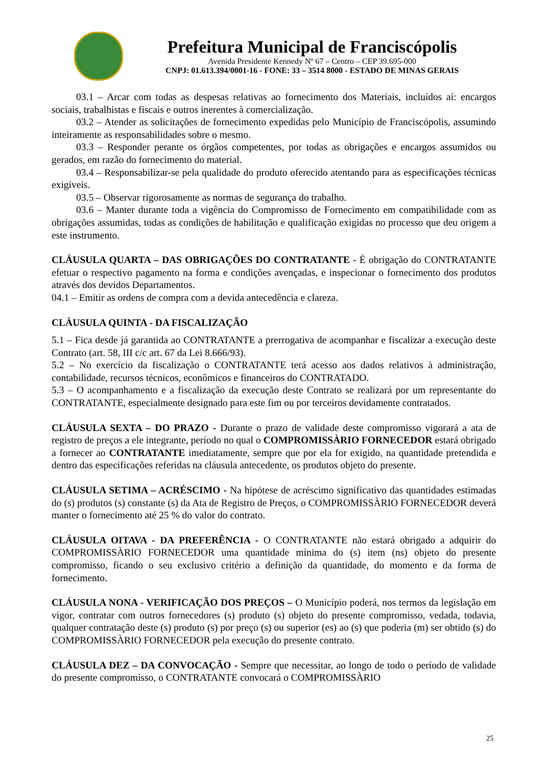Prefeitura Municipal de Franciscópolis
Avenida Presidente Kennedy Nº 67 – Centro – CEP 39.695-000
CNPJ: 01.613.394/0001-16 - FONE: 33 – 3514 8000 - ESTADO DE MINAS GERAIS
03.1 – Arcar com todas as despesas relativas ao fornecimento dos Materiais, incluídos aí: encargos sociais, trabalhistas e fiscais e outros inerentes à comercialização.
03.2 – Atender as solicitações de fornecimento expedidas pelo Município de Franciscópolis, assumindo inteiramente as responsabilidades sobre o mesmo.
03.3 – Responder perante os órgãos competentes, por todas as obrigações e encargos assumidos ou gerados, em razão do fornecimento do material.
03.4 – Responsabilizar-se pela qualidade do produto oferecido atentando para as especificações técnicas exigíveis.
03.5 – Observar rigorosamente as normas de segurança do trabalho.
03.6 – Manter durante toda a vigência do Compromisso de Fornecimento em compatibilidade com as obrigações assumidas, todas as condições de habilitação e qualificação exigidas no processo que deu origem a este instrumento.
CLÁUSULA QUARTA – DAS OBRIGAÇÕES DO CONTRATANTE - É obrigação do CONTRATANTE efetuar o respectivo pagamento na forma e condições avençadas, e inspecionar o fornecimento dos produtos através dos devidos Departamentos.
04.1 – Emitir as ordens de compra com a devida antecedência e clareza.
CLÀUSULA QUINTA - DA FISCALIZAÇÃO
5.1 – Fica desde já garantida ao CONTRATANTE a prerrogativa de acompanhar e fiscalizar a execução deste Contrato (art. 58, III c/c art. 67 da Lei 8.666/93).
5.2 – No exercício da fiscalização o CONTRATANTE terá acesso aos dados relativos à administração, contabilidade, recursos técnicos, econômicos e financeiros do CONTRATADO.
5.3 – O acompanhamento e a fiscalização da execução deste Contrato se realizará por um representante do CONTRATANTE, especialmente designado para este fim ou por terceiros devidamente contratados.
CLÁUSULA SEXTA – DO PRAZO - Durante o prazo de validade deste compromisso vigorará a ata de registro de preços a ele integrante, período no qual o COMPROMISSÀRIO FORNECEDOR estará obrigado a fornecer ao CONTRATANTE imediatamente, sempre que por ela for exigido, na quantidade pretendida e dentro das especificações referidas na cláusula antecedente, os produtos objeto do presente.
CLÁUSULA SETIMA – ACRÉSCIMO - Na hipótese de acréscimo significativo das quantidades estimadas do (s) produtos (s) constante (s) da Ata de Registro de Preços, o COMPROMISSÀRIO FORNECEDOR deverá manter o fornecimento até 25 % do valor do contrato.
CLÁUSULA OITAVA - DA PREFERÊNCIA - O CONTRATANTE não estará obrigado a adquirir do COMPROMISSÀRIO FORNECEDOR uma quantidade mínima do (s) item (ns) objeto do presente compromisso, ficando o seu exclusivo critério a definição da quantidade, do momento e da forma de fornecimento.
CLÁUSULA NONA - VERIFICAÇÃO DOS PREÇOS – O Município poderá, nos termos da legislação em vigor, contratar com outros fornecedores (s) produto (s) objeto do presente compromisso, vedada, todavia, qualquer contratação deste (s) produto (s) por preço (s) ou superior (es) ao (s) que poderia (m) ser obtido (s) do COMPROMISSÀRIO FORNECEDOR pela execução do presente contrato.
CLÁUSULA DEZ – DA CONVOCAÇÃO - Sempre que necessitar, ao longo de todo o período de validade do presente compromisso, o CONTRATANTE convocará o COMPROMISSÀRIO
25